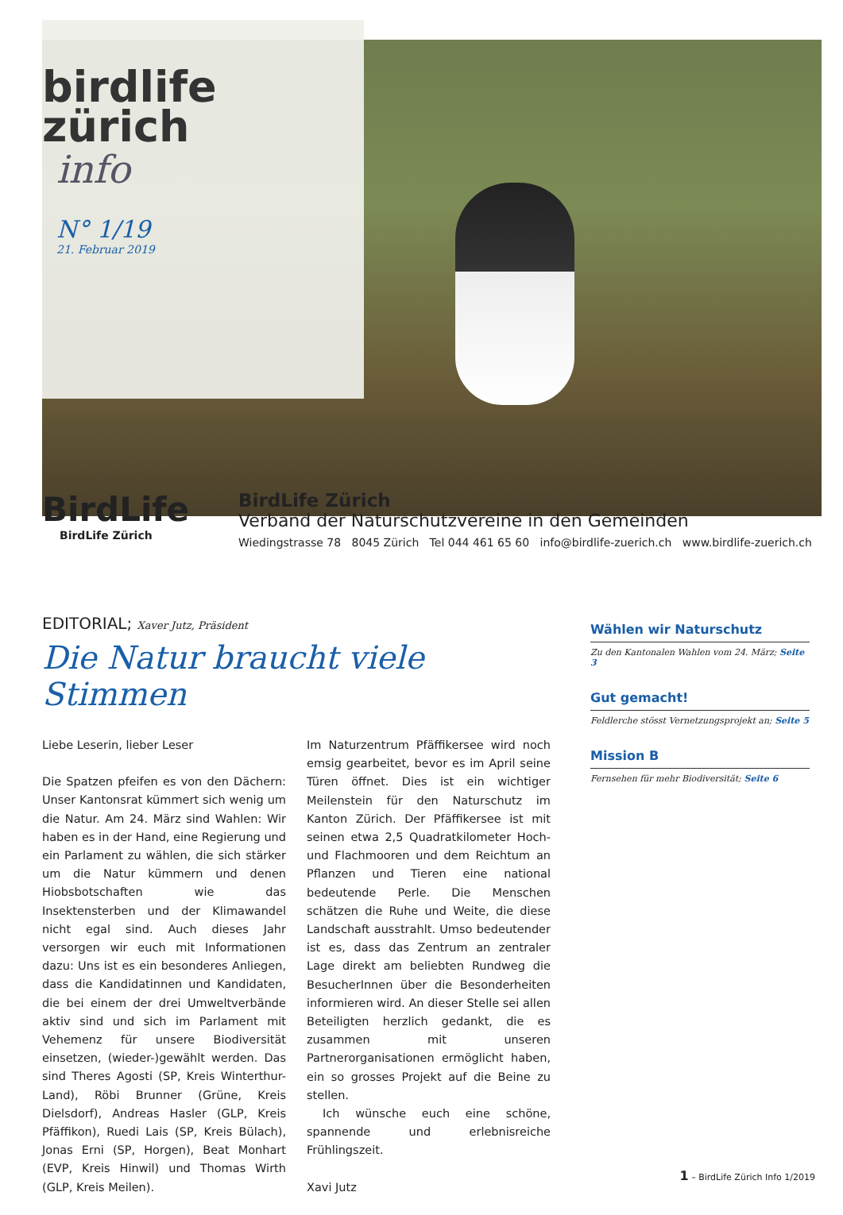birdlife zürich
info
N° 1/19
21. Februar 2019
BirdLife
BirdLife Zürich
BirdLife Zürich
Verband der Naturschutzvereine in den Gemeinden
Wiedingstrasse 78 8045 Zürich Tel 044 461 65 60 info@birdlife-zuerich.ch www.birdlife-zuerich.ch
EDITORIAL; Xaver Jutz, Präsident
Die Natur braucht viele Stimmen
Liebe Leserin, lieber Leser
Die Spatzen pfeifen es von den Dächern: Unser Kantonsrat kümmert sich wenig um die Natur. Am 24. März sind Wahlen: Wir haben es in der Hand, eine Regierung und ein Parlament zu wählen, die sich stärker um die Natur kümmern und denen Hiobsbotschaften wie das Insektensterben und der Klimawandel nicht egal sind. Auch dieses Jahr versorgen wir euch mit Informationen dazu: Uns ist es ein besonderes Anliegen, dass die Kandidatinnen und Kandidaten, die bei einem der drei Umweltverbände aktiv sind und sich im Parlament mit Vehemenz für unsere Biodiversität einsetzen, (wieder-)gewählt werden. Das sind Theres Agosti (SP, Kreis Winterthur-Land), Röbi Brunner (Grüne, Kreis Dielsdorf), Andreas Hasler (GLP, Kreis Pfäffikon), Ruedi Lais (SP, Kreis Bülach), Jonas Erni (SP, Horgen), Beat Monhart (EVP, Kreis Hinwil) und Thomas Wirth (GLP, Kreis Meilen).
Im Naturzentrum Pfäffikersee wird noch emsig gearbeitet, bevor es im April seine Türen öffnet. Dies ist ein wichtiger Meilenstein für den Naturschutz im Kanton Zürich. Der Pfäffikersee ist mit seinen etwa 2,5 Quadratkilometer Hoch- und Flachmooren und dem Reichtum an Pflanzen und Tieren eine national bedeutende Perle. Die Menschen schätzen die Ruhe und Weite, die diese Landschaft ausstrahlt. Umso bedeutender ist es, dass das Zentrum an zentraler Lage direkt am beliebten Rundweg die BesucherInnen über die Besonderheiten informieren wird. An dieser Stelle sei allen Beteiligten herzlich gedankt, die es zusammen mit unseren Partnerorganisationen ermöglicht haben, ein so grosses Projekt auf die Beine zu stellen.
Ich wünsche euch eine schöne, spannende und erlebnisreiche Frühlingszeit.
Xavi Jutz
Wählen wir Naturschutz
Zu den Kantonalen Wahlen vom 24. März; Seite 3
Gut gemacht!
Feldlerche stösst Vernetzungsprojekt an; Seite 5
Mission B
Fernsehen für mehr Biodiversität; Seite 6
1 – BirdLife Zürich Info 1/2019